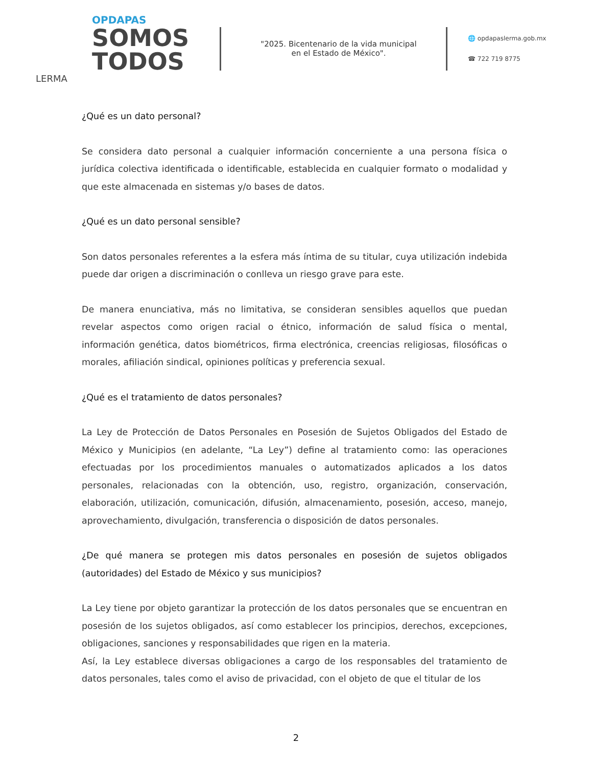OPDAPAS
SOMOS
TODOS
LERMA
"2025. Bicentenario de la vida municipal
en el Estado de México".
🌐 opdapaslerma.gob.mx
☎ 722 719 8775
¿Qué es un dato personal?
Se considera dato personal a cualquier información concerniente a una persona física o jurídica colectiva identificada o identificable, establecida en cualquier formato o modalidad y que este almacenada en sistemas y/o bases de datos.
¿Qué es un dato personal sensible?
Son datos personales referentes a la esfera más íntima de su titular, cuya utilización indebida puede dar origen a discriminación o conlleva un riesgo grave para este.
De manera enunciativa, más no limitativa, se consideran sensibles aquellos que puedan revelar aspectos como origen racial o étnico, información de salud física o mental, información genética, datos biométricos, firma electrónica, creencias religiosas, filosóficas o morales, afiliación sindical, opiniones políticas y preferencia sexual.
¿Qué es el tratamiento de datos personales?
La Ley de Protección de Datos Personales en Posesión de Sujetos Obligados del Estado de México y Municipios (en adelante, “La Ley”) define al tratamiento como: las operaciones efectuadas por los procedimientos manuales o automatizados aplicados a los datos personales, relacionadas con la obtención, uso, registro, organización, conservación, elaboración, utilización, comunicación, difusión, almacenamiento, posesión, acceso, manejo, aprovechamiento, divulgación, transferencia o disposición de datos personales.
¿De qué manera se protegen mis datos personales en posesión de sujetos obligados (autoridades) del Estado de México y sus municipios?
La Ley tiene por objeto garantizar la protección de los datos personales que se encuentran en posesión de los sujetos obligados, así como establecer los principios, derechos, excepciones, obligaciones, sanciones y responsabilidades que rigen en la materia.
Así, la Ley establece diversas obligaciones a cargo de los responsables del tratamiento de datos personales, tales como el aviso de privacidad, con el objeto de que el titular de los
2